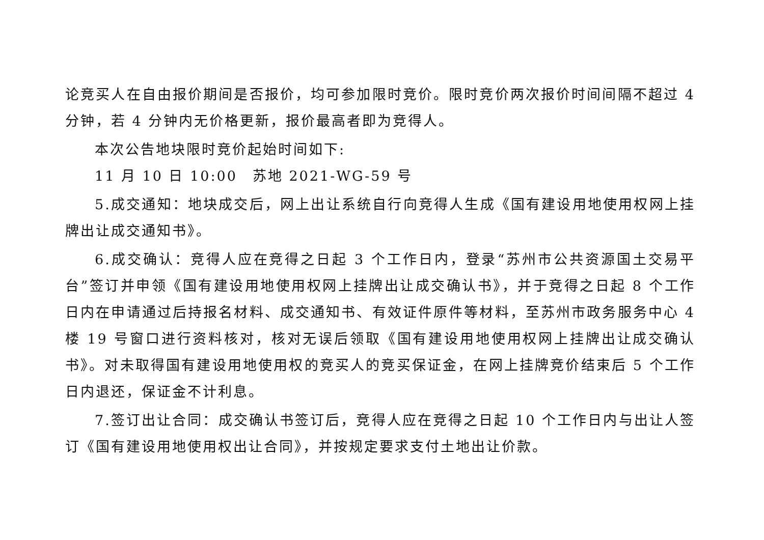论竞买人在自由报价期间是否报价，均可参加限时竞价。限时竞价两次报价时间间隔不超过 4 分钟，若 4 分钟内无价格更新，报价最高者即为竞得人。
本次公告地块限时竞价起始时间如下:
11 月 10 日 10:00　苏地 2021-WG-59 号
5.成交通知：地块成交后，网上出让系统自行向竞得人生成《国有建设用地使用权网上挂牌出让成交通知书》。
6.成交确认：竞得人应在竞得之日起 3 个工作日内，登录“苏州市公共资源国土交易平台”签订并申领《国有建设用地使用权网上挂牌出让成交确认书》，并于竞得之日起 8 个工作日内在申请通过后持报名材料、成交通知书、有效证件原件等材料，至苏州市政务服务中心 4 楼 19 号窗口进行资料核对，核对无误后领取《国有建设用地使用权网上挂牌出让成交确认书》。对未取得国有建设用地使用权的竞买人的竞买保证金，在网上挂牌竞价结束后 5 个工作日内退还，保证金不计利息。
7.签订出让合同：成交确认书签订后，竞得人应在竞得之日起 10 个工作日内与出让人签订《国有建设用地使用权出让合同》，并按规定要求支付土地出让价款。